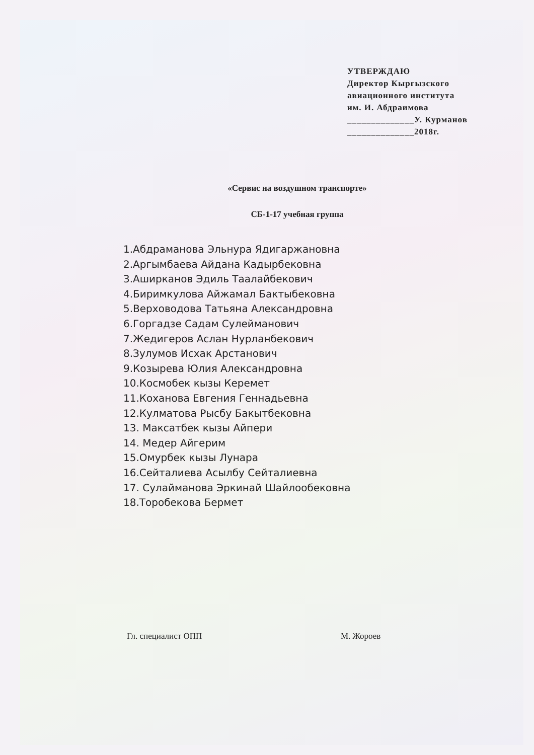УТВЕРЖДАЮ
Директор Кыргызского
авиационного института
им. И. Абдраимова
______________У. Курманов
______________2018г.
«Сервис на воздушном транспорте»
СБ-1-17 учебная группа
1.Абдраманова Эльнура Ядигаржановна
2.Аргымбаева Айдана Кадырбековна
3.Аширканов Эдиль Таалайбекович
4.Биримкулова Айжамал Бактыбековна
5.Верховодова Татьяна Александровна
6.Горгадзе Садам Сулейманович
7.Жедигеров Аслан Нурланбекович
8.Зулумов Исхак Арстанович
9.Козырева Юлия Александровна
10.Космобек кызы Керемет
11.Коханова Евгения Геннадьевна
12.Кулматова Рысбу Бакытбековна
13. Максатбек кызы Айпери
14. Медер Айгерим
15.Омурбек кызы Лунара
16.Сейталиева Асылбу Сейталиевна
17. Сулайманова Эркинай Шайлообековна
18.Торобекова Бермет
Гл. специалист ОПП М. Жороев